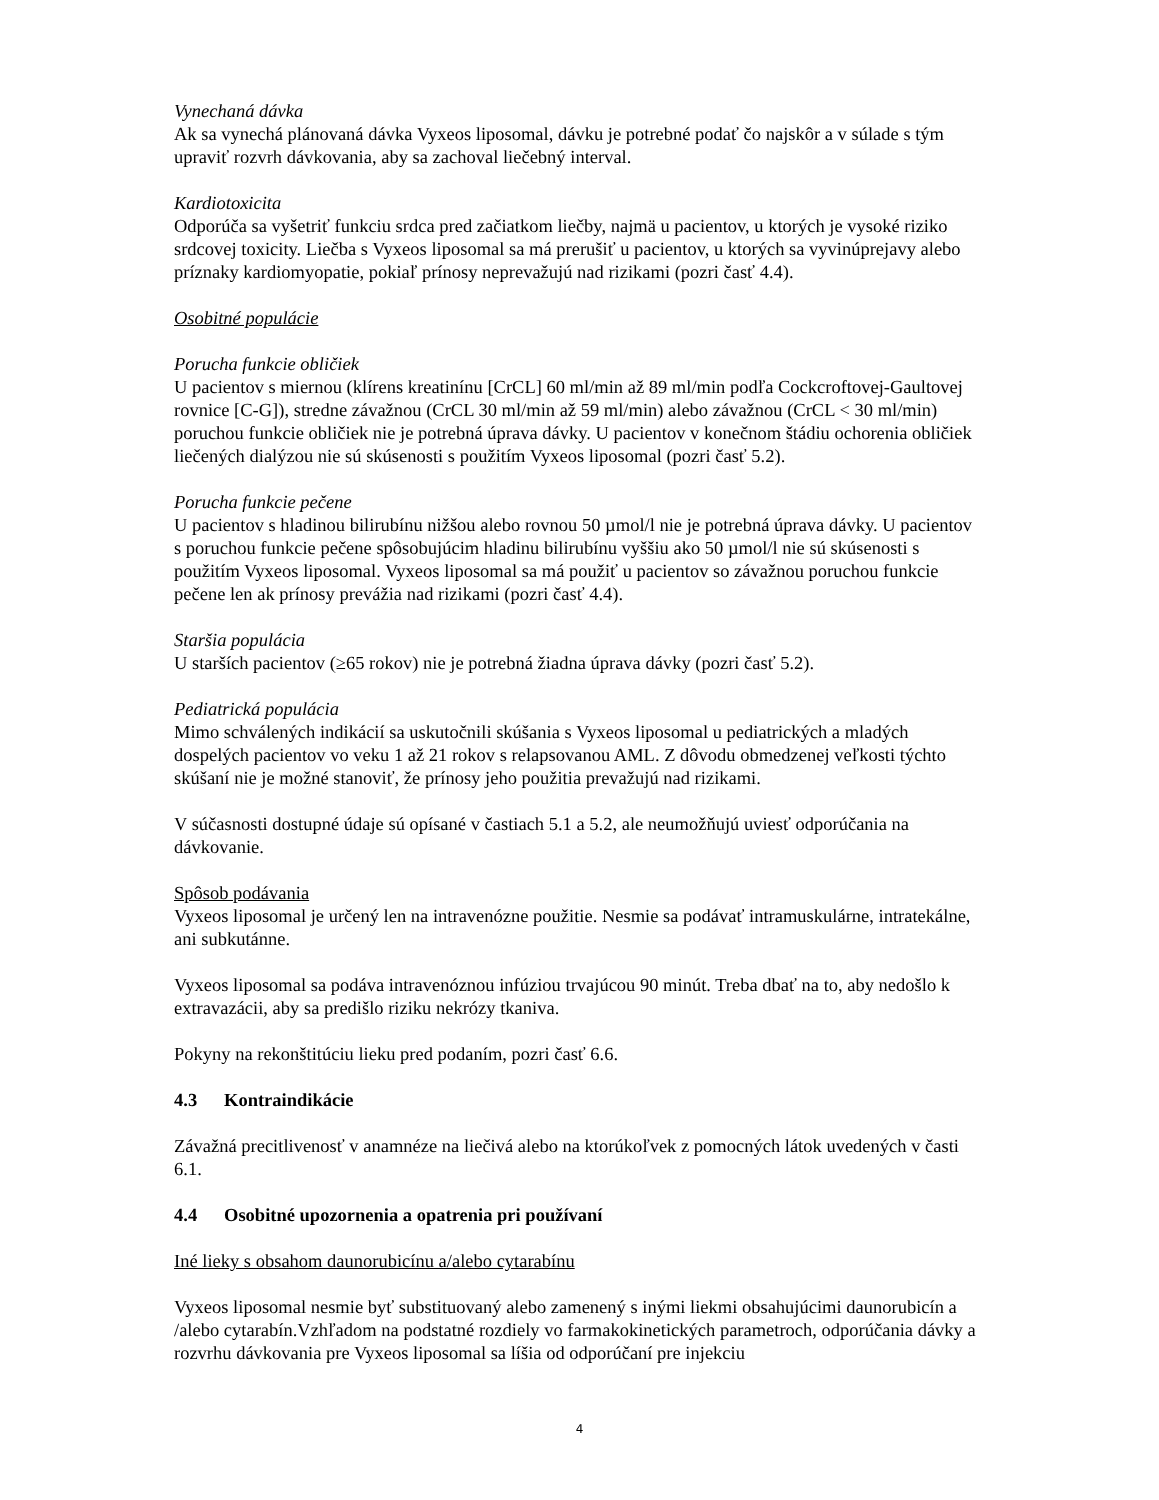Vynechaná dávka
Ak sa vynechá plánovaná dávka Vyxeos liposomal, dávku je potrebné podať čo najskôr a v súlade s tým upraviť rozvrh dávkovania, aby sa zachoval liečebný interval.
Kardiotoxicita
Odporúča sa vyšetriť funkciu srdca pred začiatkom liečby, najmä u pacientov, u ktorých je vysoké riziko srdcovej toxicity. Liečba s Vyxeos liposomal sa má prerušiť u pacientov, u ktorých sa vyvinúprejavy alebo príznaky kardiomyopatie, pokiaľ prínosy neprevažujú nad rizikami (pozri časť 4.4).
Osobitné populácie
Porucha funkcie obličiek
U pacientov s miernou (klírens kreatinínu [CrCL] 60 ml/min až 89 ml/min podľa Cockcroftovej-Gaultovej rovnice [C-G]), stredne závažnou (CrCL 30 ml/min až 59 ml/min) alebo závažnou (CrCL < 30 ml/min) poruchou funkcie obličiek nie je potrebná úprava dávky. U pacientov v konečnom štádiu ochorenia obličiek liečených dialýzou nie sú skúsenosti s použitím Vyxeos liposomal (pozri časť 5.2).
Porucha funkcie pečene
U pacientov s hladinou bilirubínu nižšou alebo rovnou 50 µmol/l nie je potrebná úprava dávky. U pacientov s poruchou funkcie pečene spôsobujúcim hladinu bilirubínu vyššiu ako 50 µmol/l nie sú skúsenosti s použitím Vyxeos liposomal. Vyxeos liposomal sa má použiť u pacientov so závažnou poruchou funkcie pečene len ak prínosy prevážia nad rizikami (pozri časť 4.4).
Staršia populácia
U starších pacientov (≥65 rokov) nie je potrebná žiadna úprava dávky (pozri časť 5.2).
Pediatrická populácia
Mimo schválených indikácií sa uskutočnili skúšania s Vyxeos liposomal u pediatrických a mladých dospelých pacientov vo veku 1 až 21 rokov s relapsovanou AML. Z dôvodu obmedzenej veľkosti týchto skúšaní nie je možné stanoviť, že prínosy jeho použitia prevažujú nad rizikami.
V súčasnosti dostupné údaje sú opísané v častiach 5.1 a 5.2, ale neumožňujú uviesť odporúčania na dávkovanie.
Spôsob podávania
Vyxeos liposomal je určený len na intravenózne použitie. Nesmie sa podávať intramuskulárne, intratekálne, ani subkutánne.
Vyxeos liposomal sa podáva intravenóznou infúziou trvajúcou 90 minút. Treba dbať na to, aby nedošlo k extravazácii, aby sa predišlo riziku nekrózy tkaniva.
Pokyny na rekonštitúciu lieku pred podaním, pozri časť 6.6.
4.3 Kontraindikácie
Závažná precitlivenosť v anamnéze na liečivá alebo na ktorúkoľvek z pomocných látok uvedených v časti 6.1.
4.4 Osobitné upozornenia a opatrenia pri používaní
Iné lieky s obsahom daunorubicínu a/alebo cytarabínu
Vyxeos liposomal nesmie byť substituovaný alebo zamenený s inými liekmi obsahujúcimi daunorubicín a /alebo cytarabín.Vzhľadom na podstatné rozdiely vo farmakokinetických parametroch, odporúčania dávky a rozvrhu dávkovania pre Vyxeos liposomal sa líšia od odporúčaní pre injekciu
4